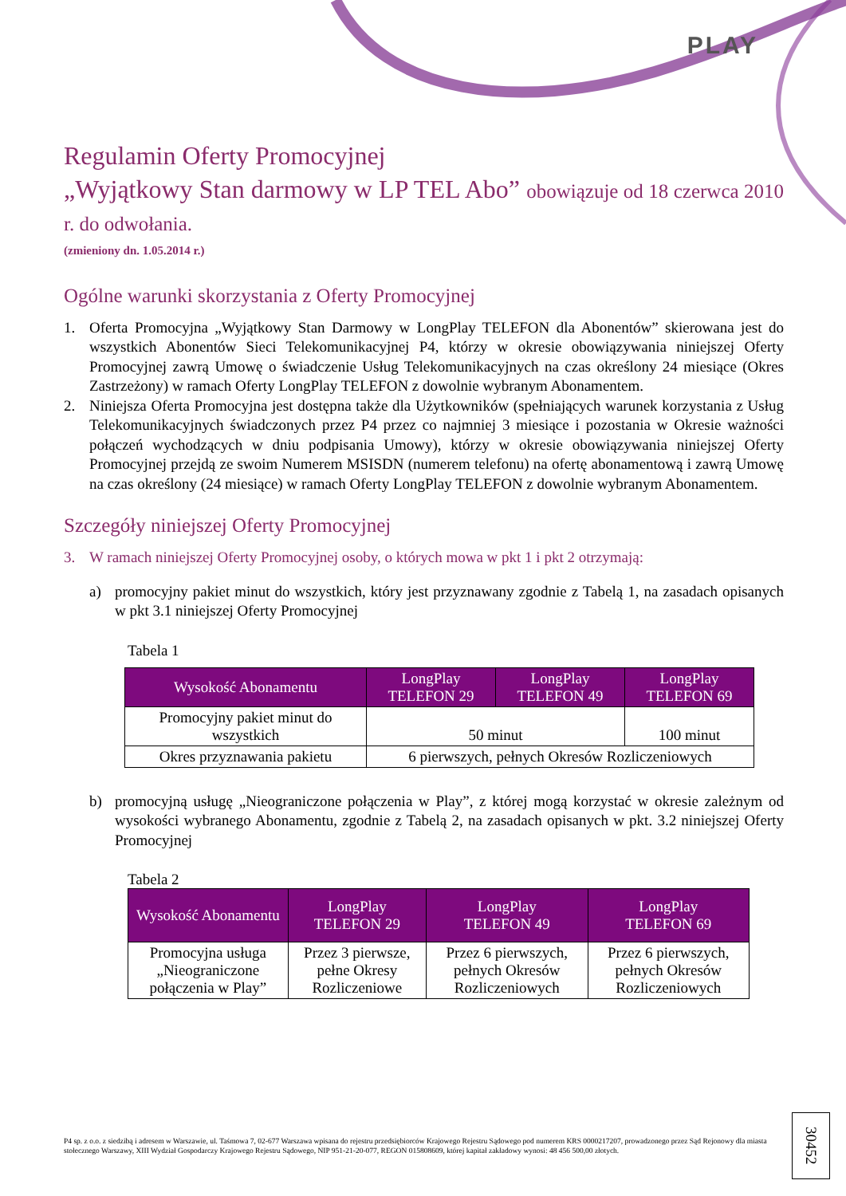PLAY
Regulamin Oferty Promocyjnej
„Wyjątkowy Stan darmowy w LP TEL Abo” obowiązuje od 18 czerwca 2010 r. do odwołania.
(zmieniony dn. 1.05.2014 r.)
Ogólne warunki skorzystania z Oferty Promocyjnej
1. Oferta Promocyjna „Wyjątkowy Stan Darmowy w LongPlay TELEFON dla Abonentów” skierowana jest do wszystkich Abonentów Sieci Telekomunikacyjnej P4, którzy w okresie obowiązywania niniejszej Oferty Promocyjnej zawrą Umowę o świadczenie Usług Telekomunikacyjnych na czas określony 24 miesiące (Okres Zastrzeżony) w ramach Oferty LongPlay TELEFON z dowolnie wybranym Abonamentem.
2. Niniejsza Oferta Promocyjna jest dostępna także dla Użytkowników (spełniających warunek korzystania z Usług Telekomunikacyjnych świadczonych przez P4 przez co najmniej 3 miesiące i pozostania w Okresie ważności połączeń wychodzących w dniu podpisania Umowy), którzy w okresie obowiązywania niniejszej Oferty Promocyjnej przejdą ze swoim Numerem MSISDN (numerem telefonu) na ofertę abonamentową i zawrą Umowę na czas określony (24 miesiące) w ramach Oferty LongPlay TELEFON z dowolnie wybranym Abonamentem.
Szczegóły niniejszej Oferty Promocyjnej
3. W ramach niniejszej Oferty Promocyjnej osoby, o których mowa w pkt 1 i pkt 2 otrzymają:
a) promocyjny pakiet minut do wszystkich, który jest przyznawany zgodnie z Tabelą 1, na zasadach opisanych w pkt 3.1 niniejszej Oferty Promocyjnej
Tabela 1
| Wysokość Abonamentu | LongPlay TELEFON 29 | LongPlay TELEFON 49 | LongPlay TELEFON 69 |
| --- | --- | --- | --- |
| Promocyjny pakiet minut do wszystkich | 50 minut | | 100 minut |
| Okres przyznawania pakietu | 6 pierwszych, pełnych Okresów Rozliczeniowych | | |
b) promocyjną usługę „Nieograniczone połączenia w Play”, z której mogą korzystać w okresie zależnym od wysokości wybranego Abonamentu, zgodnie z Tabelą 2, na zasadach opisanych w pkt. 3.2 niniejszej Oferty Promocyjnej
Tabela 2
| Wysokość Abonamentu | LongPlay TELEFON 29 | LongPlay TELEFON 49 | LongPlay TELEFON 69 |
| --- | --- | --- | --- |
| Promocyjna usługa „Nieograniczone połączenia w Play” | Przez 3 pierwsze, pełne Okresy Rozliczeniowe | Przez 6 pierwszych, pełnych Okresów Rozliczeniowych | Przez 6 pierwszych, pełnych Okresów Rozliczeniowych |
P4 sp. z o.o. z siedzibą i adresem w Warszawie, ul. Taśmowa 7, 02-677 Warszawa wpisana do rejestru przedsiębiorców Krajowego Rejestru Sądowego pod numerem KRS 0000217207, prowadzonego przez Sąd Rejonowy dla miasta stołecznego Warszawy, XIII Wydział Gospodarczy Krajowego Rejestru Sądowego, NIP 951-21-20-077, REGON 015808609, której kapitał zakładowy wynosi: 48 456 500,00 złotych.
30452